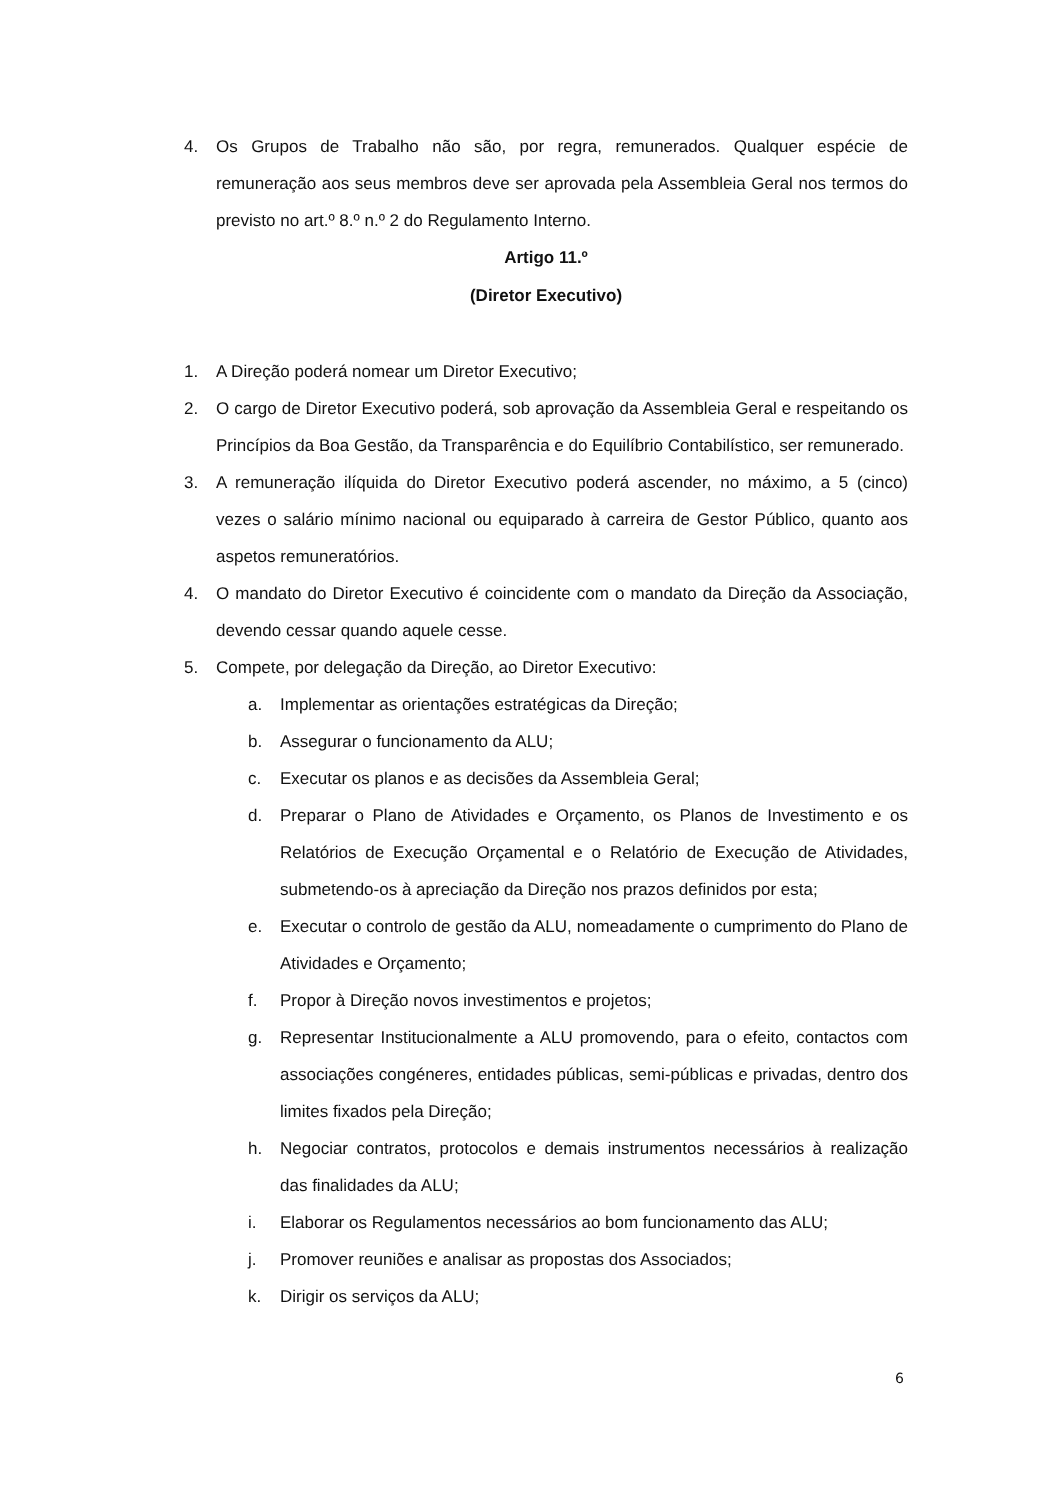4. Os Grupos de Trabalho não são, por regra, remunerados. Qualquer espécie de remuneração aos seus membros deve ser aprovada pela Assembleia Geral nos termos do previsto no art.º 8.º n.º 2 do Regulamento Interno.
Artigo 11.º
(Diretor Executivo)
1. A Direção poderá nomear um Diretor Executivo;
2. O cargo de Diretor Executivo poderá, sob aprovação da Assembleia Geral e respeitando os Princípios da Boa Gestão, da Transparência e do Equilíbrio Contabilístico, ser remunerado.
3. A remuneração ilíquida do Diretor Executivo poderá ascender, no máximo, a 5 (cinco) vezes o salário mínimo nacional ou equiparado à carreira de Gestor Público, quanto aos aspetos remuneratórios.
4. O mandato do Diretor Executivo é coincidente com o mandato da Direção da Associação, devendo cessar quando aquele cesse.
5. Compete, por delegação da Direção, ao Diretor Executivo:
a. Implementar as orientações estratégicas da Direção;
b. Assegurar o funcionamento da ALU;
c. Executar os planos e as decisões da Assembleia Geral;
d. Preparar o Plano de Atividades e Orçamento, os Planos de Investimento e os Relatórios de Execução Orçamental e o Relatório de Execução de Atividades, submetendo-os à apreciação da Direção nos prazos definidos por esta;
e. Executar o controlo de gestão da ALU, nomeadamente o cumprimento do Plano de Atividades e Orçamento;
f. Propor à Direção novos investimentos e projetos;
g. Representar Institucionalmente a ALU promovendo, para o efeito, contactos com associações congéneres, entidades públicas, semi-públicas e privadas, dentro dos limites fixados pela Direção;
h. Negociar contratos, protocolos e demais instrumentos necessários à realização das finalidades da ALU;
i. Elaborar os Regulamentos necessários ao bom funcionamento das ALU;
j. Promover reuniões e analisar as propostas dos Associados;
k. Dirigir os serviços da ALU;
6